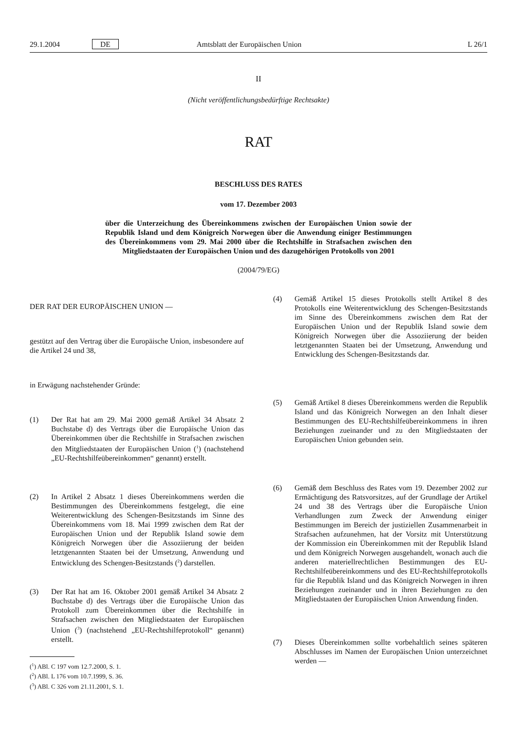29.1.2004 DE Amtsblatt der Europäischen Union L 26/1
II
(Nicht veröffentlichungsbedürftige Rechtsakte)
RAT
BESCHLUSS DES RATES
vom 17. Dezember 2003
über die Unterzeichung des Übereinkommens zwischen der Europäischen Union sowie der Republik Island und dem Königreich Norwegen über die Anwendung einiger Bestimmungen des Übereinkommens vom 29. Mai 2000 über die Rechtshilfe in Strafsachen zwischen den Mitgliedstaaten der Europäischen Union und des dazugehörigen Protokolls von 2001
(2004/79/EG)
DER RAT DER EUROPÄISCHEN UNION —
gestützt auf den Vertrag über die Europäische Union, insbesondere auf die Artikel 24 und 38,
in Erwägung nachstehender Gründe:
(1) Der Rat hat am 29. Mai 2000 gemäß Artikel 34 Absatz 2 Buchstabe d) des Vertrags über die Europäische Union das Übereinkommen über die Rechtshilfe in Strafsachen zwischen den Mitgliedstaaten der Europäischen Union (<sup>1</sup>) (nachstehend „EU-Rechtshilfeübereinkommen“ genannt) erstellt.
(2) In Artikel 2 Absatz 1 dieses Übereinkommens werden die Bestimmungen des Übereinkommens festgelegt, die eine Weiterentwicklung des Schengen-Besitzstands im Sinne des Übereinkommens vom 18. Mai 1999 zwischen dem Rat der Europäischen Union und der Republik Island sowie dem Königreich Norwegen über die Assoziierung der beiden letztgenannten Staaten bei der Umsetzung, Anwendung und Entwicklung des Schengen-Besitzstands (<sup>2</sup>) darstellen.
(3) Der Rat hat am 16. Oktober 2001 gemäß Artikel 34 Absatz 2 Buchstabe d) des Vertrags über die Europäische Union das Protokoll zum Übereinkommen über die Rechtshilfe in Strafsachen zwischen den Mitgliedstaaten der Europäischen Union (<sup>3</sup>) (nachstehend „EU-Rechtshilfeprotokoll“ genannt) erstellt.
(<sup>1</sup>) ABl. C 197 vom 12.7.2000, S. 1.
(<sup>2</sup>) ABl. L 176 vom 10.7.1999, S. 36.
(<sup>3</sup>) ABl. C 326 vom 21.11.2001, S. 1.
(4) Gemäß Artikel 15 dieses Protokolls stellt Artikel 8 des Protokolls eine Weiterentwicklung des Schengen-Besitzstands im Sinne des Übereinkommens zwischen dem Rat der Europäischen Union und der Republik Island sowie dem Königreich Norwegen über die Assoziierung der beiden letztgenannten Staaten bei der Umsetzung, Anwendung und Entwicklung des Schengen-Besitzstands dar.
(5) Gemäß Artikel 8 dieses Übereinkommens werden die Republik Island und das Königreich Norwegen an den Inhalt dieser Bestimmungen des EU-Rechtshilfeübereinkommens in ihren Beziehungen zueinander und zu den Mitgliedstaaten der Europäischen Union gebunden sein.
(6) Gemäß dem Beschluss des Rates vom 19. Dezember 2002 zur Ermächtigung des Ratsvorsitzes, auf der Grundlage der Artikel 24 und 38 des Vertrags über die Europäische Union Verhandlungen zum Zweck der Anwendung einiger Bestimmungen im Bereich der justiziellen Zusammenarbeit in Strafsachen aufzunehmen, hat der Vorsitz mit Unterstützung der Kommission ein Übereinkommen mit der Republik Island und dem Königreich Norwegen ausgehandelt, wonach auch die anderen materiellrechtlichen Bestimmungen des EU-Rechtshilfeübereinkommens und des EU-Rechtshilfeprotokolls für die Republik Island und das Königreich Norwegen in ihren Beziehungen zueinander und in ihren Beziehungen zu den Mitgliedstaaten der Europäischen Union Anwendung finden.
(7) Dieses Übereinkommen sollte vorbehaltlich seines späteren Abschlusses im Namen der Europäischen Union unterzeichnet werden —